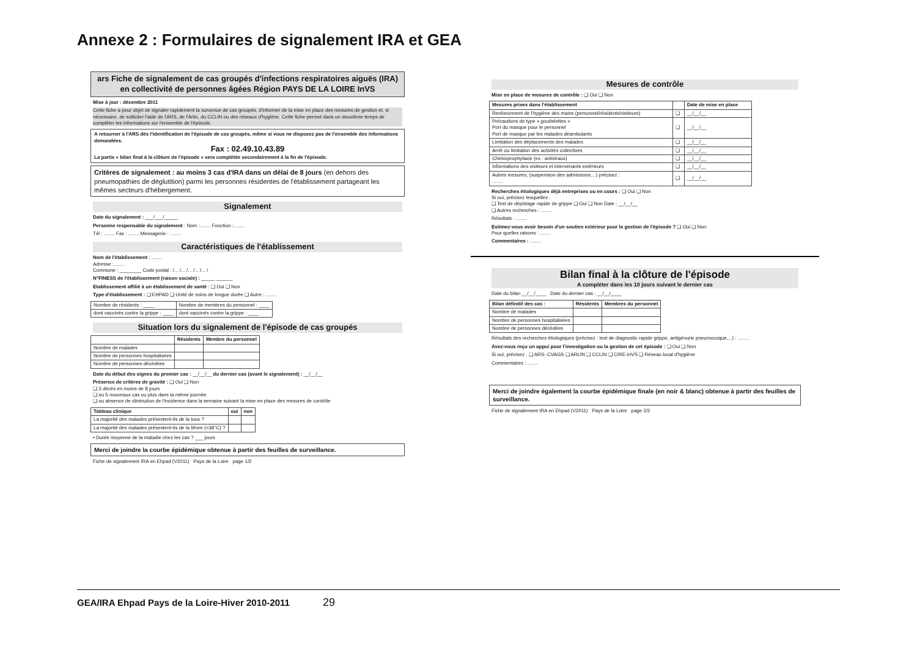Annexe 2 : Formulaires de signalement IRA et GEA
ars Fiche de signalement de cas groupés d'infections respiratoires aiguës (IRA) en collectivité de personnes âgées Région PAYS DE LA LOIRE InVS
Mise à jour : décembre 2011
Cette fiche a pour objet de signaler rapidement la survenue de cas groupés, d'informer de la mise en place des mesures de gestion et, si nécessaire, de solliciter l'aide de l'ARS, de l'Arlin, du CCLIN ou des réseaux d'hygiène. Cette fiche permet dans un deuxième temps de compléter les informations sur l'ensemble de l'épisode.
A retourner à l'ARS dès l'identification de l'épisode de cas groupés, même si vous ne disposez pas de l'ensemble des informations demandées.
Fax : 02.49.10.43.89
La partie « bilan final à la clôture de l'épisode » sera complétée secondairement à la fin de l'épisode.
Critères de signalement : au moins 3 cas d'IRA dans un délai de 8 jours (en dehors des pneumopathies de déglutition) parmi les personnes résidentes de l'établissement partageant les mêmes secteurs d'hébergement.
Signalement
Date du signalement : ___/___/_____
Personne responsable du signalement : Nom :........ Fonction :........
Tél : ........ Fax : ........ Messagerie : ........
Caractéristiques de l'établissement
Nom de l'établissement : ........
Adresse :........
Commune : ________ Code postal : /... /... /... /... /... /
N°FINESS de l'établissement (raison sociale) : _____ ______
Etablissement affilié à un établissement de santé : ❑ Oui ❑ Non
Type d'établissement : ❑ EHPAD ❑ Unité de soins de longue durée ❑ Autre : ........
| Nombre de résidents : ____ | Nombre de membres du personnel : ____ |
| dont vaccinés contre la grippe : ____ | dont vaccinés contre la grippe : ____ |
Situation lors du signalement de l'épisode de cas groupés
| | Résidents | Membre du personnel |
| --- | --- | --- |
| Nombre de malades | | |
| Nombre de personnes hospitalisées | | |
| Nombre de personnes décédées | | |
Date du début des signes du premier cas : __/__/__ du dernier cas (avant le signalement) : __/__/__
Présence de critères de gravité : ❑ Oui ❑ Non
❑ 3 décès en moins de 8 jours
❑ ou 5 nouveaux cas ou plus dans la même journée
❑ ou absence de diminution de l'incidence dans la semaine suivant la mise en place des mesures de contrôle
| Tableau clinique | oui | non |
| --- | --- | --- |
| La majorité des malades présentent-ils de la toux ? | | |
| La majorité des malades présentent-ils de la fièvre (>38°C) ? | | |
• Durée moyenne de la maladie chez les cas ? ___ jours
Merci de joindre la courbe épidémique obtenue à partir des feuilles de surveillance.
Fiche de signalement IRA en Ehpad (V2011) Pays de la Loire page 1/2
Mesures de contrôle
Mise en place de mesures de contrôle : ❑ Oui ❑ Non
| Mesures prises dans l'établissement | | Date de mise en place |
| --- | --- | --- |
| Renforcement de l'hygiène des mains (personnel/résidents/visiteurs) | ❑ | __/__/__ |
| Précautions de type « gouttelettes » Port du masque pour le personnel Port de masque par les malades déambulants | ❑ | __/__/__ |
| Limitation des déplacements des malades | ❑ | __/__/__ |
| Arrêt ou limitation des activités collectives | ❑ | __/__/__ |
| Chimioprophylaxie (ex : antiviraux) | ❑ | __/__/__ |
| Informations des visiteurs et intervenants extérieurs | ❑ | __/__/__ |
| Autres mesures, (suspension des admissions,...) précisez : ........ | ❑ | __/__/__ |
Recherches étiologiques déjà entreprises ou en cours : ❑ Oui ❑ Non
Si oui, précisez lesquelles :
❑ Test de dépistage rapide de grippe ❑ Oui ❑ Non Date : __/__/__
❑ Autres recherches : ........
Résultats : ........
Estimez-vous avoir besoin d'un soutien extérieur pour la gestion de l'épisode ? ❑ Oui ❑ Non
Pour quelles raisons : ........
Commentaires : ........
Bilan final à la clôture de l'épisode
A compléter dans les 10 jours suivant le dernier cas
Date du bilan __/__/____ Date du dernier cas : __/__/____
| Bilan définitif des cas : | Résidents | Membres du personnel |
| --- | --- | --- |
| Nombre de malades | | |
| Nombre de personnes hospitalisées | | |
| Nombre de personnes décédées | | |
Résultats des recherches étiologiques (précisez : test de diagnostic rapide grippe, antigénurie pneumocoque,...) : ........
Avez-vous reçu un appui pour l'investigation ou la gestion de cet épisode : ❑ Oui ❑ Non
Si oui, précisez : ❑ ARS- CVAGS ❑ ARLIN ❑ CCLIN ❑ CIRE-InVS ❑ Réseau local d'hygiène
Commentaires : ........
Merci de joindre également la courbe épidémique finale (en noir & blanc) obtenue à partir des feuilles de surveillance.
Fiche de signalement IRA en Ehpad (V2011) Pays de la Loire page 2/2
GEA/IRA Ehpad Pays de la Loire-Hiver 2010-2011 29